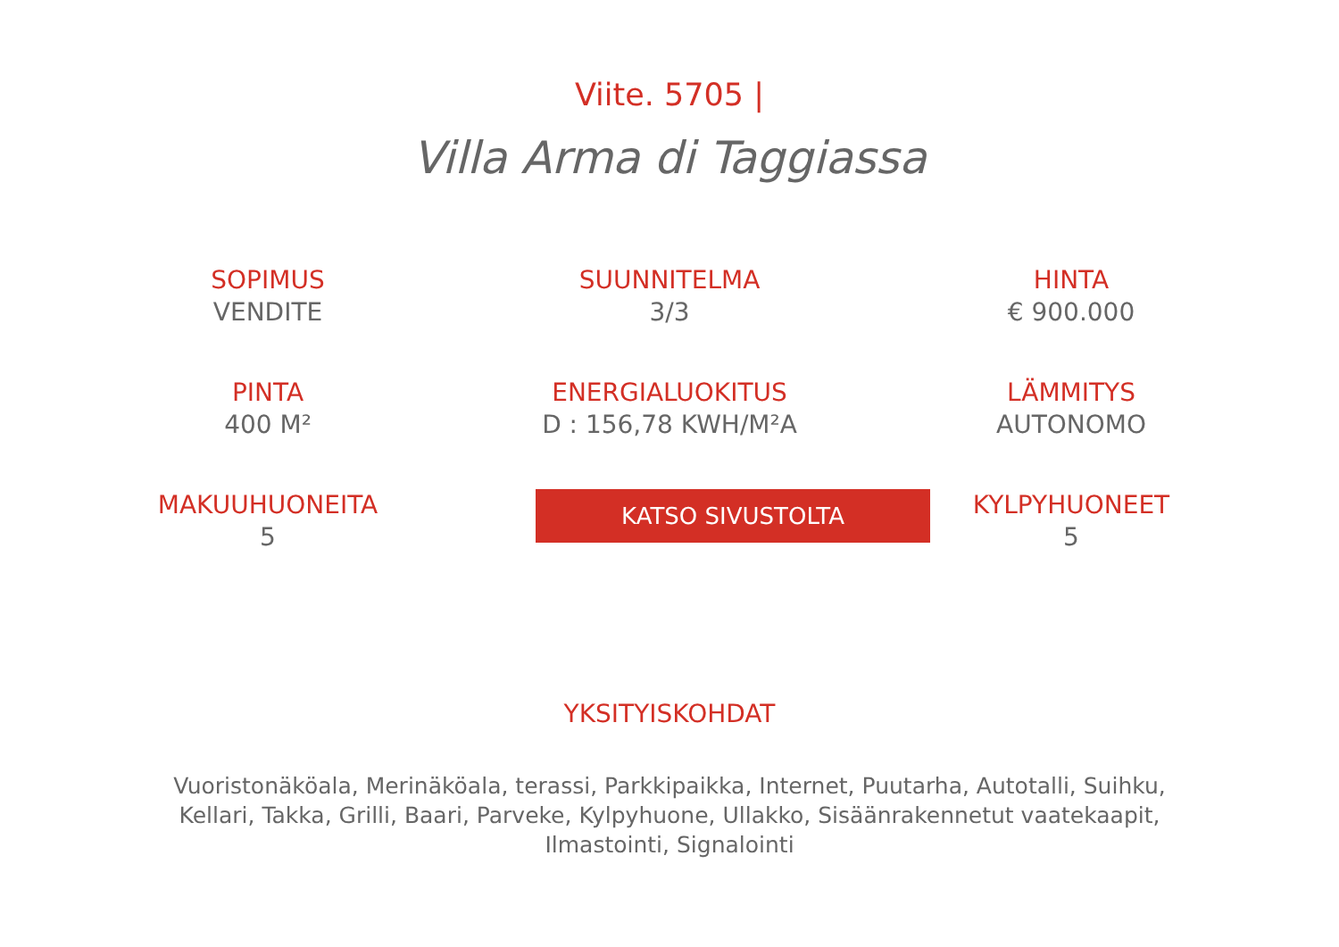Viite. 5705 |
Villa Arma di Taggiassa
SOPIMUS
VENDITE
SUUNNITELMA
3/3
HINTA
€ 900.000
PINTA
400 M²
ENERGIALUOKITUS
D : 156,78 KWH/M²A
LÄMMITYS
AUTONOMO
MAKUUHUONEITA
5
KATSO SIVUSTOLTA
KYLPYHUONEET
5
YKSITYISKOHDAT
Vuoristonäköala, Merinäköala, terassi, Parkkipaikka, Internet, Puutarha, Autotalli, Suihku, Kellari, Takka, Grilli, Baari, Parveke, Kylpyhuone, Ullakko, Sisäänrakennetut vaatekaapit, Ilmastointi, Signalointi